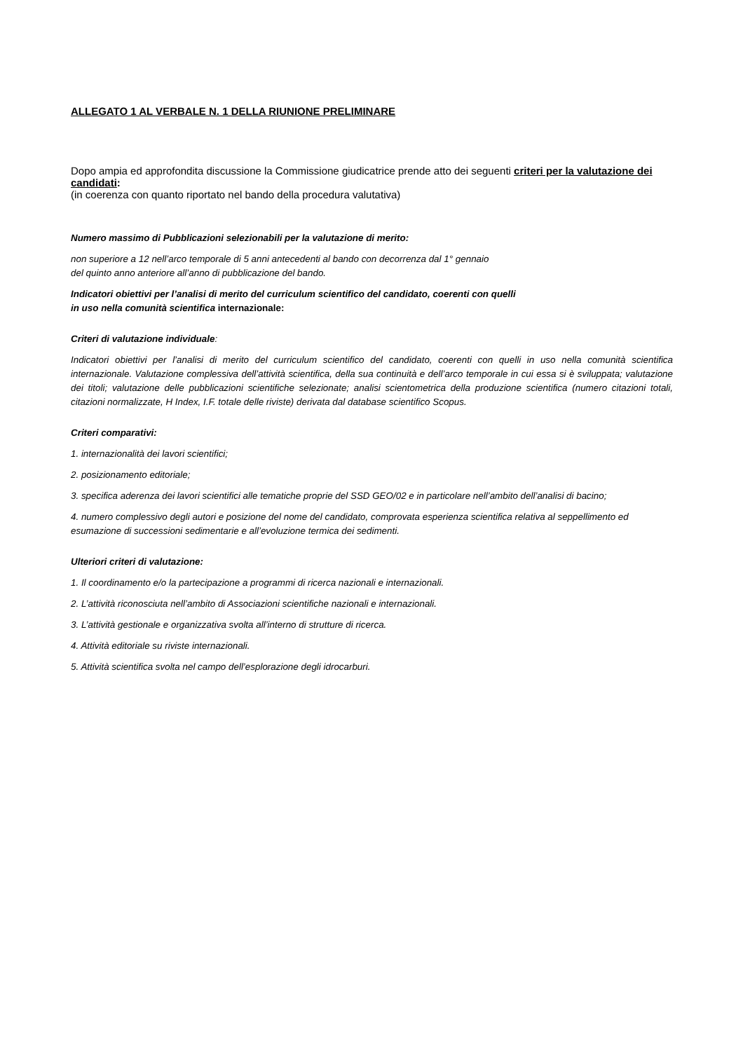ALLEGATO 1 AL VERBALE N. 1 DELLA RIUNIONE PRELIMINARE
Dopo ampia ed approfondita discussione la Commissione giudicatrice prende atto dei seguenti criteri per la valutazione dei candidati:
(in coerenza con quanto riportato nel bando della procedura valutativa)
Numero massimo di Pubblicazioni selezionabili per la valutazione di merito:
non superiore a 12 nell’arco temporale di 5 anni antecedenti al bando con decorrenza dal 1° gennaio
del quinto anno anteriore all’anno di pubblicazione del bando.
Indicatori obiettivi per l’analisi di merito del curriculum scientifico del candidato, coerenti con quelli
in uso nella comunità scientifica internazionale:
Criteri di valutazione individuale:
Indicatori obiettivi per l’analisi di merito del curriculum scientifico del candidato, coerenti con quelli in uso nella comunità scientifica internazionale. Valutazione complessiva dell’attività scientifica, della sua continuità e dell’arco temporale in cui essa si è sviluppata; valutazione dei titoli; valutazione delle pubblicazioni scientifiche selezionate; analisi scientometrica della produzione scientifica (numero citazioni totali, citazioni normalizzate, H Index, I.F. totale delle riviste) derivata dal database scientifico Scopus.
Criteri comparativi:
1. internazionalità dei lavori scientifici;
2. posizionamento editoriale;
3. specifica aderenza dei lavori scientifici alle tematiche proprie del SSD GEO/02 e in particolare nell’ambito dell’analisi di bacino;
4. numero complessivo degli autori e posizione del nome del candidato, comprovata esperienza scientifica relativa al seppellimento ed esumazione di successioni sedimentarie e all’evoluzione termica dei sedimenti.
Ulteriori criteri di valutazione:
1. Il coordinamento e/o la partecipazione a programmi di ricerca nazionali e internazionali.
2. L’attività riconosciuta nell’ambito di Associazioni scientifiche nazionali e internazionali.
3. L’attività gestionale e organizzativa svolta all’interno di strutture di ricerca.
4. Attività editoriale su riviste internazionali.
5. Attività scientifica svolta nel campo dell’esplorazione degli idrocarburi.